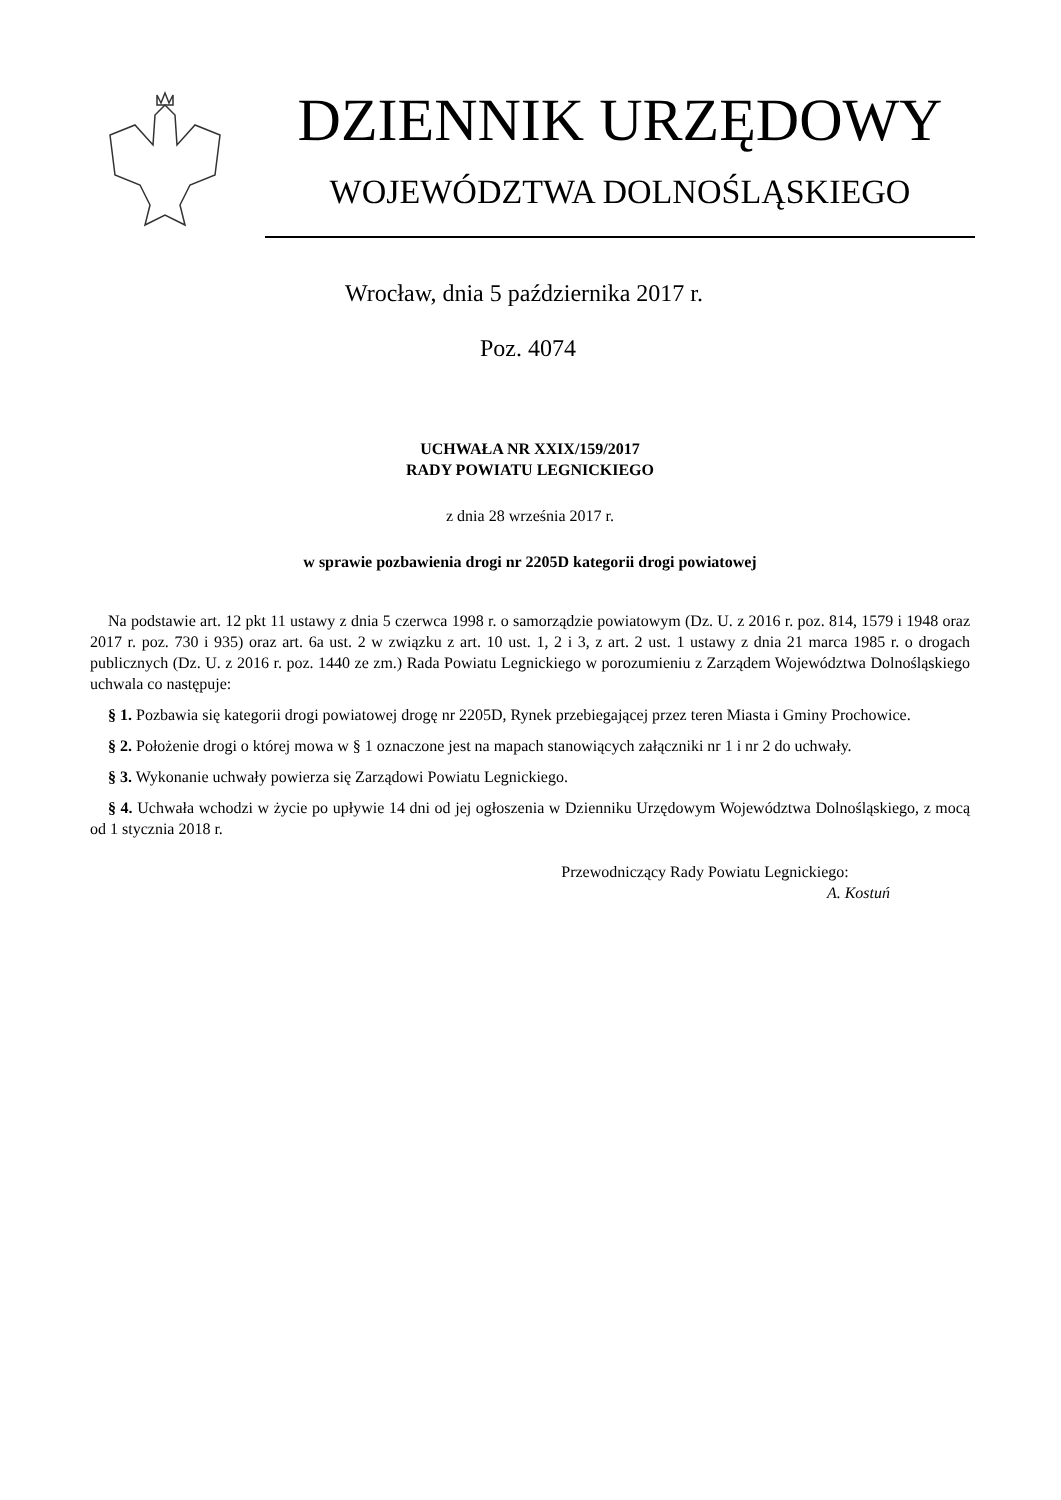DZIENNIK URZĘDOWY
WOJEWÓDZTWA DOLNOŚLĄSKIEGO
Wrocław, dnia 5 października 2017 r.
Poz. 4074
UCHWAŁA NR XXIX/159/2017
RADY POWIATU LEGNICKIEGO
z dnia 28 września 2017 r.
w sprawie pozbawienia drogi nr 2205D kategorii drogi powiatowej
Na podstawie art. 12 pkt 11 ustawy z dnia 5 czerwca 1998 r. o samorządzie powiatowym (Dz. U. z 2016 r. poz. 814, 1579 i 1948 oraz 2017 r. poz. 730 i 935) oraz art. 6a ust. 2 w związku z art. 10 ust. 1, 2 i 3, z art. 2 ust. 1 ustawy z dnia 21 marca 1985 r. o drogach publicznych (Dz. U. z 2016 r. poz. 1440 ze zm.) Rada Powiatu Legnickiego w porozumieniu z Zarządem Województwa Dolnośląskiego uchwala co następuje:
§ 1. Pozbawia się kategorii drogi powiatowej drogę nr 2205D, Rynek przebiegającej przez teren Miasta i Gminy Prochowice.
§ 2. Położenie drogi o której mowa w § 1 oznaczone jest na mapach stanowiących załączniki nr 1 i nr 2 do uchwały.
§ 3. Wykonanie uchwały powierza się Zarządowi Powiatu Legnickiego.
§ 4. Uchwała wchodzi w życie po upływie 14 dni od jej ogłoszenia w Dzienniku Urzędowym Województwa Dolnośląskiego, z mocą od 1 stycznia 2018 r.
Przewodniczący Rady Powiatu Legnickiego:
A. Kostuń